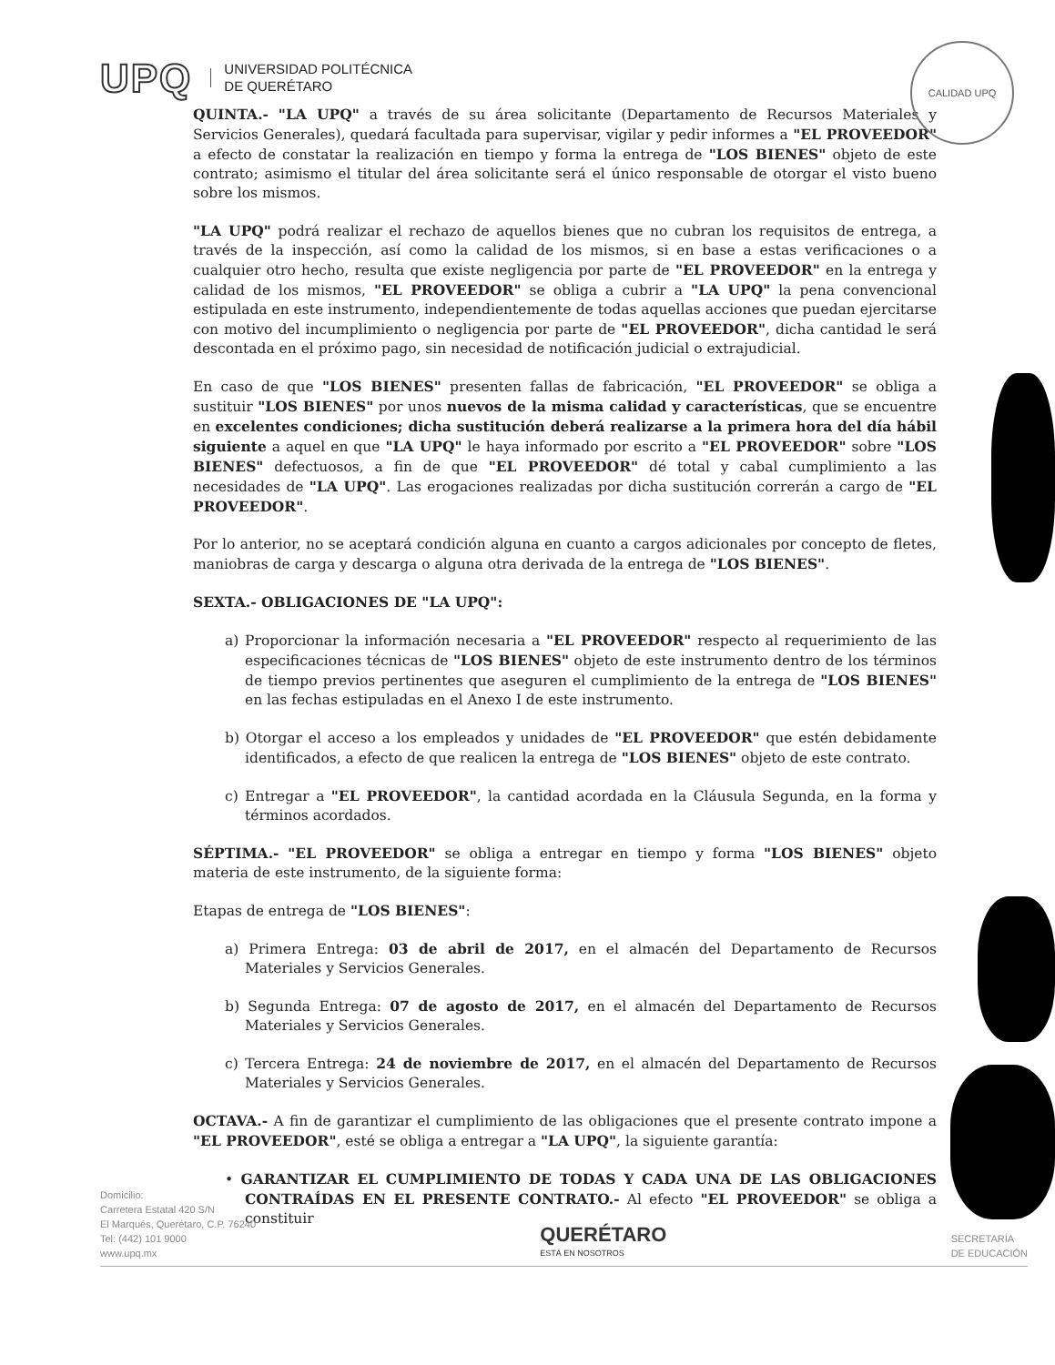UPQ
UNIVERSIDAD POLITÉCNICA
DE QUERÉTARO
CALIDAD UPQ
QUINTA.- "LA UPQ" a través de su área solicitante (Departamento de Recursos Materiales y Servicios Generales), quedará facultada para supervisar, vigilar y pedir informes a "EL PROVEEDOR" a efecto de constatar la realización en tiempo y forma la entrega de "LOS BIENES" objeto de este contrato; asimismo el titular del área solicitante será el único responsable de otorgar el visto bueno sobre los mismos.
"LA UPQ" podrá realizar el rechazo de aquellos bienes que no cubran los requisitos de entrega, a través de la inspección, así como la calidad de los mismos, si en base a estas verificaciones o a cualquier otro hecho, resulta que existe negligencia por parte de "EL PROVEEDOR" en la entrega y calidad de los mismos, "EL PROVEEDOR" se obliga a cubrir a "LA UPQ" la pena convencional estipulada en este instrumento, independientemente de todas aquellas acciones que puedan ejercitarse con motivo del incumplimiento o negligencia por parte de "EL PROVEEDOR", dicha cantidad le será descontada en el próximo pago, sin necesidad de notificación judicial o extrajudicial.
En caso de que "LOS BIENES" presenten fallas de fabricación, "EL PROVEEDOR" se obliga a sustituir "LOS BIENES" por unos nuevos de la misma calidad y características, que se encuentre en excelentes condiciones; dicha sustitución deberá realizarse a la primera hora del día hábil siguiente a aquel en que "LA UPQ" le haya informado por escrito a "EL PROVEEDOR" sobre "LOS BIENES" defectuosos, a fin de que "EL PROVEEDOR" dé total y cabal cumplimiento a las necesidades de "LA UPQ". Las erogaciones realizadas por dicha sustitución correrán a cargo de "EL PROVEEDOR".
Por lo anterior, no se aceptará condición alguna en cuanto a cargos adicionales por concepto de fletes, maniobras de carga y descarga o alguna otra derivada de la entrega de "LOS BIENES".
SEXTA.- OBLIGACIONES DE "LA UPQ":
a) Proporcionar la información necesaria a "EL PROVEEDOR" respecto al requerimiento de las especificaciones técnicas de "LOS BIENES" objeto de este instrumento dentro de los términos de tiempo previos pertinentes que aseguren el cumplimiento de la entrega de "LOS BIENES" en las fechas estipuladas en el Anexo I de este instrumento.
b) Otorgar el acceso a los empleados y unidades de "EL PROVEEDOR" que estén debidamente identificados, a efecto de que realicen la entrega de "LOS BIENES" objeto de este contrato.
c) Entregar a "EL PROVEEDOR", la cantidad acordada en la Cláusula Segunda, en la forma y términos acordados.
SÉPTIMA.- "EL PROVEEDOR" se obliga a entregar en tiempo y forma "LOS BIENES" objeto materia de este instrumento, de la siguiente forma:
Etapas de entrega de "LOS BIENES":
a) Primera Entrega: 03 de abril de 2017, en el almacén del Departamento de Recursos Materiales y Servicios Generales.
b) Segunda Entrega: 07 de agosto de 2017, en el almacén del Departamento de Recursos Materiales y Servicios Generales.
c) Tercera Entrega: 24 de noviembre de 2017, en el almacén del Departamento de Recursos Materiales y Servicios Generales.
OCTAVA.- A fin de garantizar el cumplimiento de las obligaciones que el presente contrato impone a "EL PROVEEDOR", esté se obliga a entregar a "LA UPQ", la siguiente garantía:
• GARANTIZAR EL CUMPLIMIENTO DE TODAS Y CADA UNA DE LAS OBLIGACIONES CONTRAÍDAS EN EL PRESENTE CONTRATO.- Al efecto "EL PROVEEDOR" se obliga a constituir
Domicilio:
Carretera Estatal 420 S/N
El Marqués, Querétaro, C.P. 76240
Tel: (442) 101 9000
www.upq.mx
QUERÉTARO
ESTÁ EN NOSOTROS
SECRETARÍA
DE EDUCACIÓN